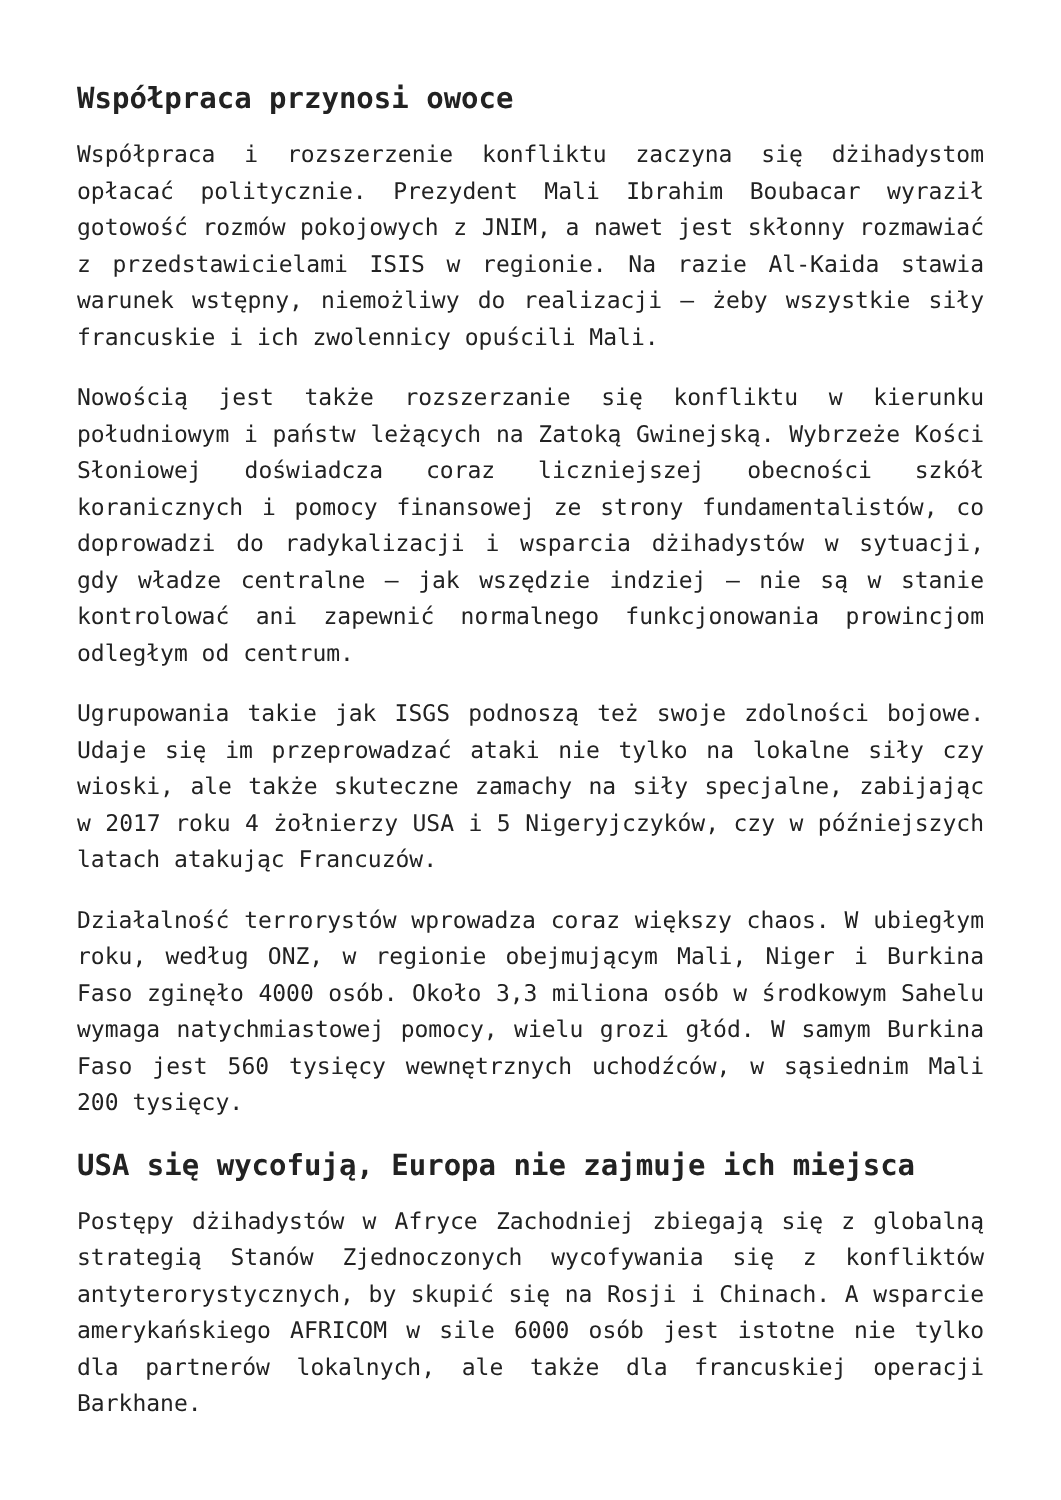Współpraca przynosi owoce
Współpraca i rozszerzenie konfliktu zaczyna się dżihadystom opłacać politycznie. Prezydent Mali Ibrahim Boubacar wyraził gotowość rozmów pokojowych z JNIM, a nawet jest skłonny rozmawiać z przedstawicielami ISIS w regionie. Na razie Al-Kaida stawia warunek wstępny, niemożliwy do realizacji – żeby wszystkie siły francuskie i ich zwolennicy opuścili Mali.
Nowością jest także rozszerzanie się konfliktu w kierunku południowym i państw leżących na Zatoką Gwinejską. Wybrzeże Kości Słoniowej doświadcza coraz liczniejszej obecności szkół koranicznych i pomocy finansowej ze strony fundamentalistów, co doprowadzi do radykalizacji i wsparcia dżihadystów w sytuacji, gdy władze centralne – jak wszędzie indziej – nie są w stanie kontrolować ani zapewnić normalnego funkcjonowania prowincjom odległym od centrum.
Ugrupowania takie jak ISGS podnoszą też swoje zdolności bojowe. Udaje się im przeprowadzać ataki nie tylko na lokalne siły czy wioski, ale także skuteczne zamachy na siły specjalne, zabijając w 2017 roku 4 żołnierzy USA i 5 Nigeryjczyków, czy w późniejszych latach atakując Francuzów.
Działalność terrorystów wprowadza coraz większy chaos. W ubiegłym roku, według ONZ, w regionie obejmującym Mali, Niger i Burkina Faso zginęło 4000 osób. Około 3,3 miliona osób w środkowym Sahelu wymaga natychmiastowej pomocy, wielu grozi głód. W samym Burkina Faso jest 560 tysięcy wewnętrznych uchodźców, w sąsiednim Mali 200 tysięcy.
USA się wycofują, Europa nie zajmuje ich miejsca
Postępy dżihadystów w Afryce Zachodniej zbiegają się z globalną strategią Stanów Zjednoczonych wycofywania się z konfliktów antyterorystycznych, by skupić się na Rosji i Chinach. A wsparcie amerykańskiego AFRICOM w sile 6000 osób jest istotne nie tylko dla partnerów lokalnych, ale także dla francuskiej operacji Barkhane.